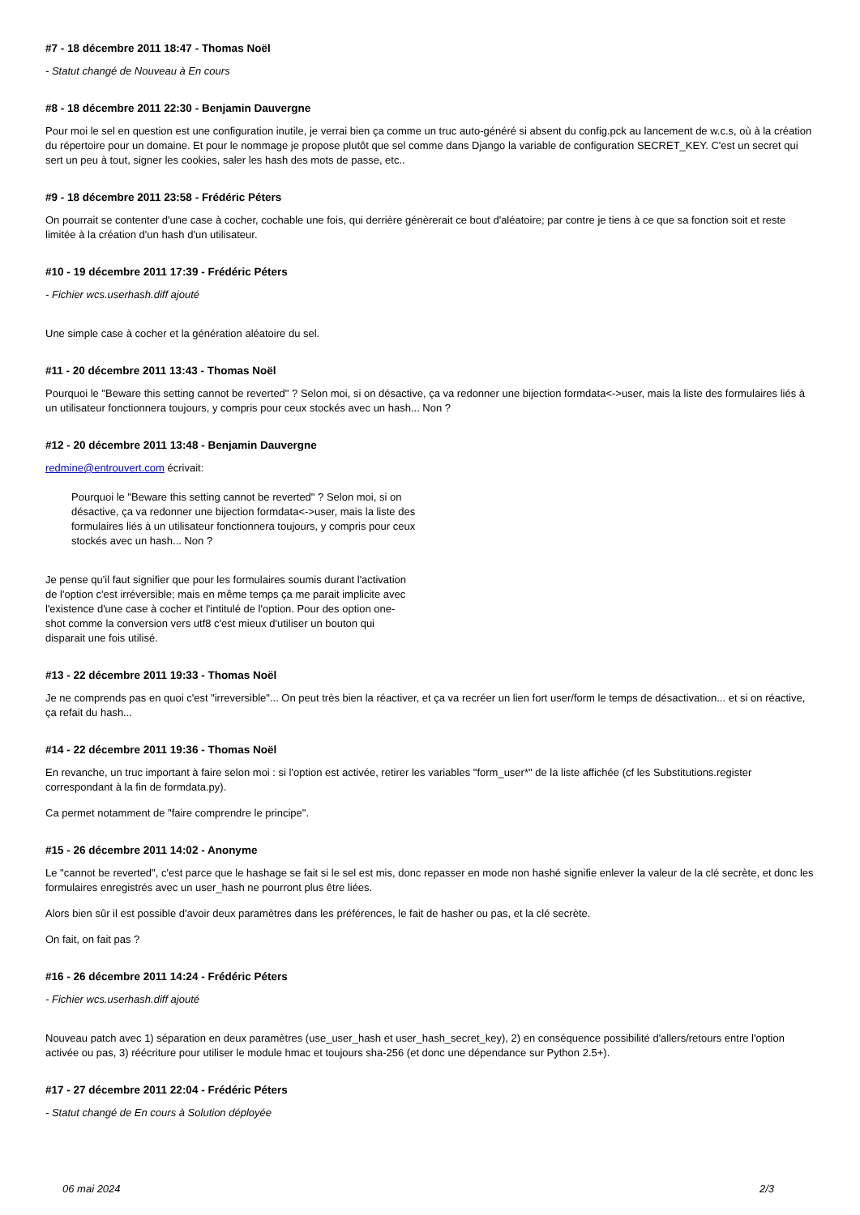#7 - 18 décembre 2011 18:47 - Thomas Noël
- Statut changé de Nouveau à En cours
#8 - 18 décembre 2011 22:30 - Benjamin Dauvergne
Pour moi le sel en question est une configuration inutile, je verrai bien ça comme un truc auto-généré si absent du config.pck au lancement de w.c.s, où à la création du répertoire pour un domaine. Et pour le nommage je propose plutôt que sel comme dans Django la variable de configuration SECRET_KEY. C'est un secret qui sert un peu à tout, signer les cookies, saler les hash des mots de passe, etc..
#9 - 18 décembre 2011 23:58 - Frédéric Péters
On pourrait se contenter d'une case à cocher, cochable une fois, qui derrière génèrerait ce bout d'aléatoire; par contre je tiens à ce que sa fonction soit et reste limitée à la création d'un hash d'un utilisateur.
#10 - 19 décembre 2011 17:39 - Frédéric Péters
- Fichier wcs.userhash.diff ajouté
Une simple case à cocher et la génération aléatoire du sel.
#11 - 20 décembre 2011 13:43 - Thomas Noël
Pourquoi le "Beware this setting cannot be reverted" ? Selon moi, si on désactive, ça va redonner une bijection formdata<->user, mais la liste des formulaires liés à un utilisateur fonctionnera toujours, y compris pour ceux stockés avec un hash... Non ?
#12 - 20 décembre 2011 13:48 - Benjamin Dauvergne
redmine@entrouvert.com écrivait:
Pourquoi le "Beware this setting cannot be reverted" ? Selon moi, si on désactive, ça va redonner une bijection formdata<->user, mais la liste des formulaires liés à un utilisateur fonctionnera toujours, y compris pour ceux stockés avec un hash... Non ?
Je pense qu'il faut signifier que pour les formulaires soumis durant l'activation de l'option c'est irréversible; mais en même temps ça me parait implicite avec l'existence d'une case à cocher et l'intitulé de l'option. Pour des option one-shot comme la conversion vers utf8 c'est mieux d'utiliser un bouton qui disparait une fois utilisé.
#13 - 22 décembre 2011 19:33 - Thomas Noël
Je ne comprends pas en quoi c'est "irreversible"... On peut très bien la réactiver, et ça va recréer un lien fort user/form le temps de désactivation... et si on réactive, ça refait du hash...
#14 - 22 décembre 2011 19:36 - Thomas Noël
En revanche, un truc important à faire selon moi : si l'option est activée, retirer les variables "form_user*" de la liste affichée (cf les Substitutions.register correspondant à la fin de formdata.py).
Ca permet notamment de "faire comprendre le principe".
#15 - 26 décembre 2011 14:02 - Anonyme
Le "cannot be reverted", c'est parce que le hashage se fait si le sel est mis, donc repasser en mode non hashé signifie enlever la valeur de la clé secrète, et donc les formulaires enregistrés avec un user_hash ne pourront plus être liées.
Alors bien sûr il est possible d'avoir deux paramètres dans les préférences, le fait de hasher ou pas, et la clé secrète.
On fait, on fait pas ?
#16 - 26 décembre 2011 14:24 - Frédéric Péters
- Fichier wcs.userhash.diff ajouté
Nouveau patch avec 1) séparation en deux paramètres (use_user_hash et user_hash_secret_key), 2) en conséquence possibilité d'allers/retours entre l'option activée ou pas, 3) réécriture pour utiliser le module hmac et toujours sha-256 (et donc une dépendance sur Python 2.5+).
#17 - 27 décembre 2011 22:04 - Frédéric Péters
- Statut changé de En cours à Solution déployée
06 mai 2024 2/3